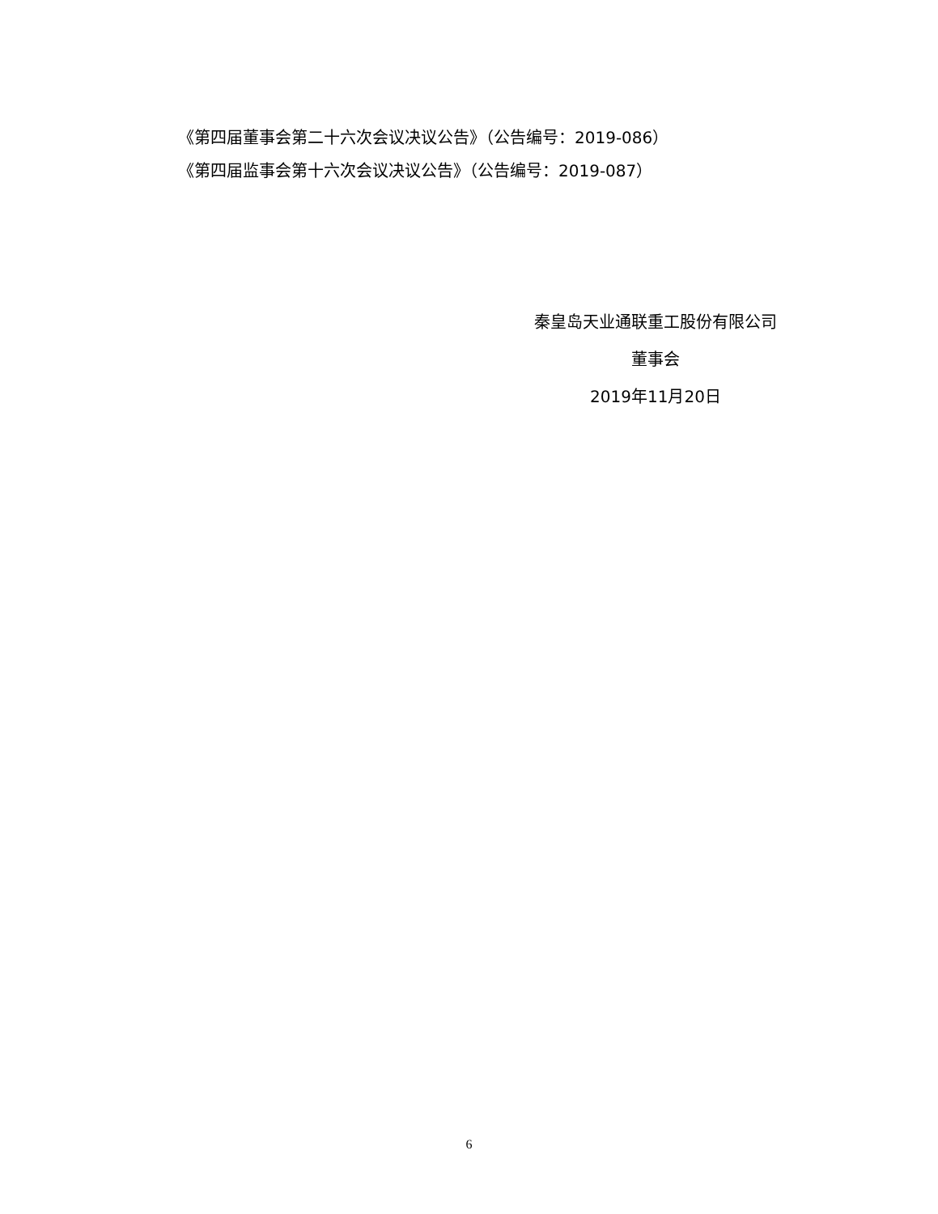《第四届董事会第二十六次会议决议公告》（公告编号：2019-086）
《第四届监事会第十六次会议决议公告》（公告编号：2019-087）
秦皇岛天业通联重工股份有限公司
董事会
2019年11月20日
6